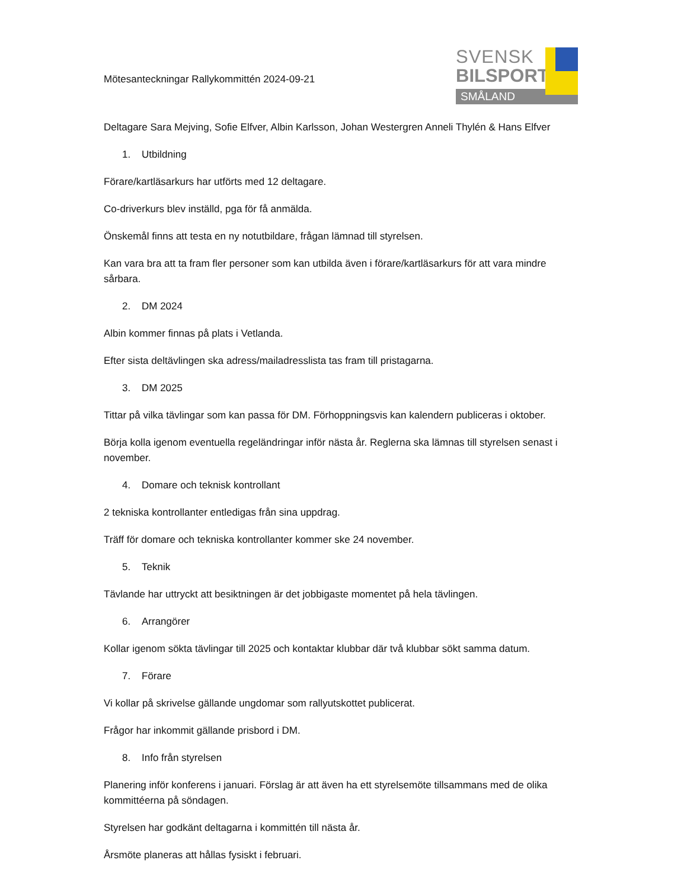Mötesanteckningar Rallykommittén 2024-09-21
SVENSK
BILSPORT
SMÅLAND
Deltagare Sara Mejving, Sofie Elfver, Albin Karlsson, Johan Westergren Anneli Thylén & Hans Elfver
1. Utbildning
Förare/kartläsarkurs har utförts med 12 deltagare.
Co-driverkurs blev inställd, pga för få anmälda.
Önskemål finns att testa en ny notutbildare, frågan lämnad till styrelsen.
Kan vara bra att ta fram fler personer som kan utbilda även i förare/kartläsarkurs för att vara mindre sårbara.
2. DM 2024
Albin kommer finnas på plats i Vetlanda.
Efter sista deltävlingen ska adress/mailadresslista tas fram till pristagarna.
3. DM 2025
Tittar på vilka tävlingar som kan passa för DM. Förhoppningsvis kan kalendern publiceras i oktober.
Börja kolla igenom eventuella regeländringar inför nästa år. Reglerna ska lämnas till styrelsen senast i november.
4. Domare och teknisk kontrollant
2 tekniska kontrollanter entledigas från sina uppdrag.
Träff för domare och tekniska kontrollanter kommer ske 24 november.
5. Teknik
Tävlande har uttryckt att besiktningen är det jobbigaste momentet på hela tävlingen.
6. Arrangörer
Kollar igenom sökta tävlingar till 2025 och kontaktar klubbar där två klubbar sökt samma datum.
7. Förare
Vi kollar på skrivelse gällande ungdomar som rallyutskottet publicerat.
Frågor har inkommit gällande prisbord i DM.
8. Info från styrelsen
Planering inför konferens i januari. Förslag är att även ha ett styrelsemöte tillsammans med de olika kommittéerna på söndagen.
Styrelsen har godkänt deltagarna i kommittén till nästa år.
Årsmöte planeras att hållas fysiskt i februari.